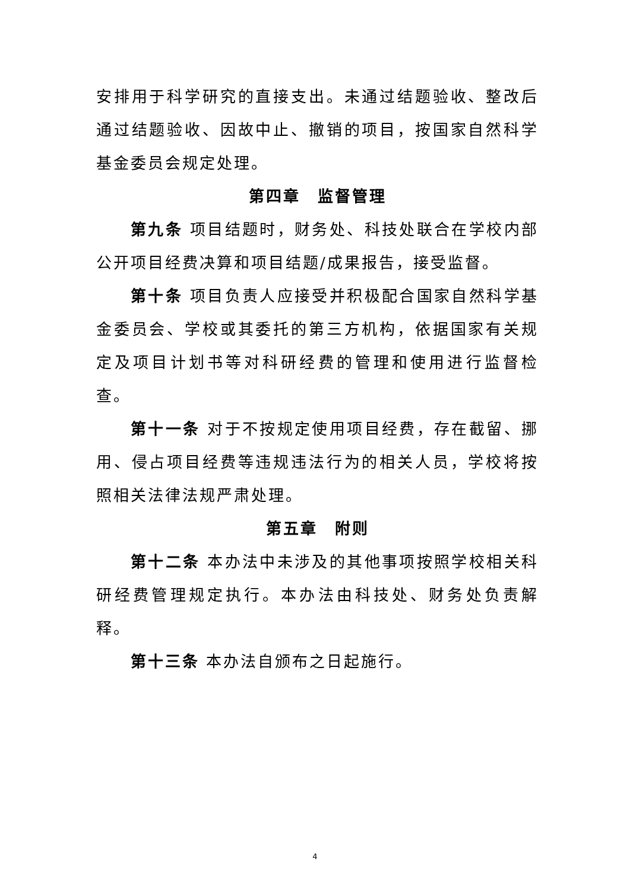安排用于科学研究的直接支出。未通过结题验收、整改后通过结题验收、因故中止、撤销的项目，按国家自然科学基金委员会规定处理。
第四章　监督管理
第九条 项目结题时，财务处、科技处联合在学校内部公开项目经费决算和项目结题/成果报告，接受监督。
第十条 项目负责人应接受并积极配合国家自然科学基金委员会、学校或其委托的第三方机构，依据国家有关规定及项目计划书等对科研经费的管理和使用进行监督检查。
第十一条 对于不按规定使用项目经费，存在截留、挪用、侵占项目经费等违规违法行为的相关人员，学校将按照相关法律法规严肃处理。
第五章　附则
第十二条 本办法中未涉及的其他事项按照学校相关科研经费管理规定执行。本办法由科技处、财务处负责解释。
第十三条 本办法自颁布之日起施行。
4